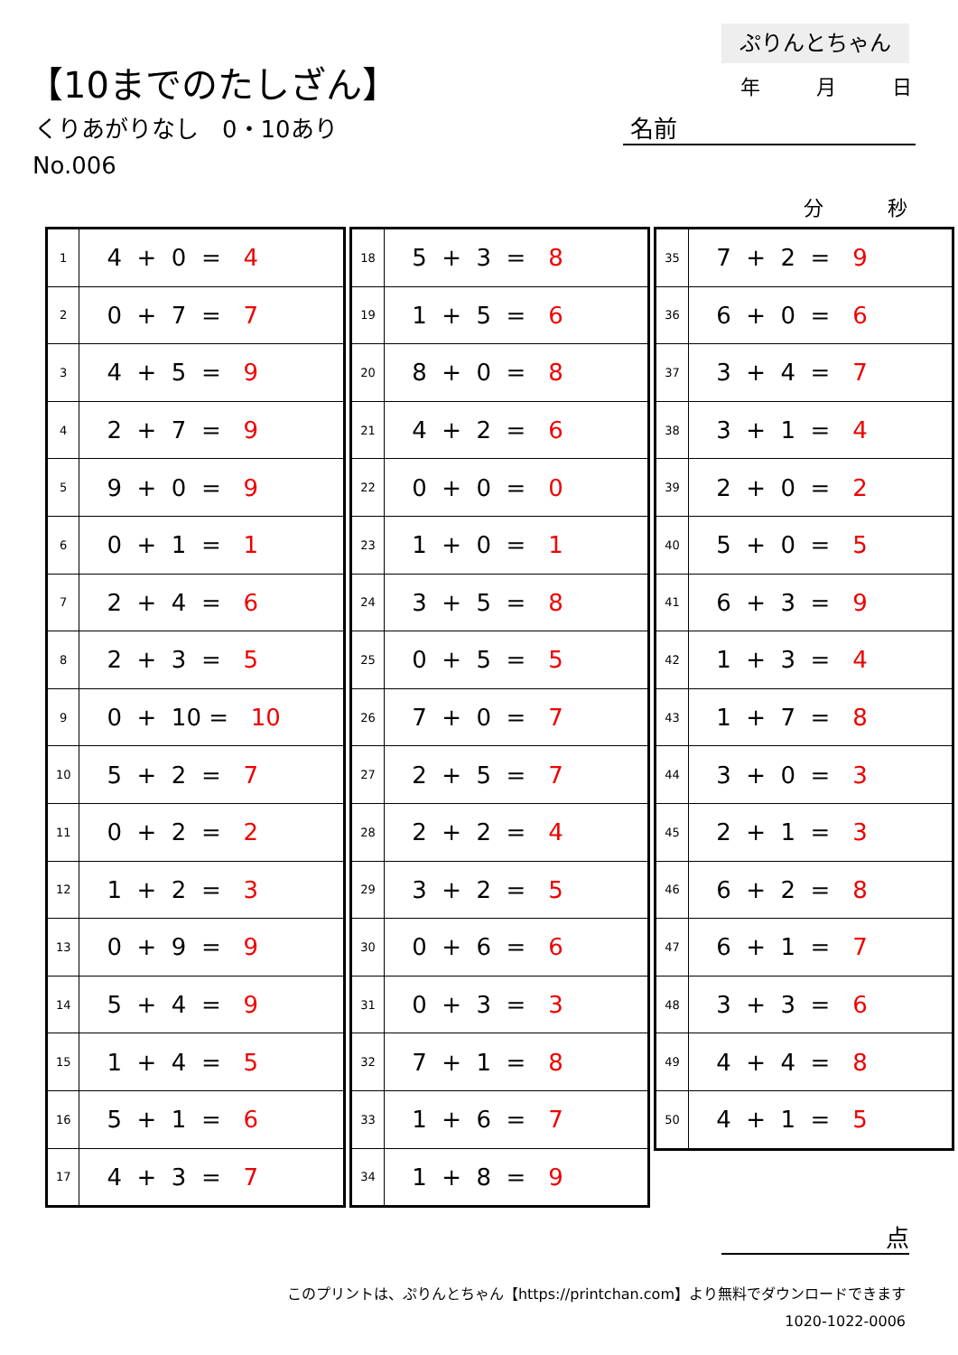ぷりんとちゃん
年 月 日
【10までのたしざん】
くりあがりなし　0・10あり
No.006
名前
分 秒
| 1 | 4 + 0 = 4 |
| 2 | 0 + 7 = 7 |
| 3 | 4 + 5 = 9 |
| 4 | 2 + 7 = 9 |
| 5 | 9 + 0 = 9 |
| 6 | 0 + 1 = 1 |
| 7 | 2 + 4 = 6 |
| 8 | 2 + 3 = 5 |
| 9 | 0 + 10 = 10 |
| 10 | 5 + 2 = 7 |
| 11 | 0 + 2 = 2 |
| 12 | 1 + 2 = 3 |
| 13 | 0 + 9 = 9 |
| 14 | 5 + 4 = 9 |
| 15 | 1 + 4 = 5 |
| 16 | 5 + 1 = 6 |
| 17 | 4 + 3 = 7 |
| 18 | 5 + 3 = 8 |
| 19 | 1 + 5 = 6 |
| 20 | 8 + 0 = 8 |
| 21 | 4 + 2 = 6 |
| 22 | 0 + 0 = 0 |
| 23 | 1 + 0 = 1 |
| 24 | 3 + 5 = 8 |
| 25 | 0 + 5 = 5 |
| 26 | 7 + 0 = 7 |
| 27 | 2 + 5 = 7 |
| 28 | 2 + 2 = 4 |
| 29 | 3 + 2 = 5 |
| 30 | 0 + 6 = 6 |
| 31 | 0 + 3 = 3 |
| 32 | 7 + 1 = 8 |
| 33 | 1 + 6 = 7 |
| 34 | 1 + 8 = 9 |
| 35 | 7 + 2 = 9 |
| 36 | 6 + 0 = 6 |
| 37 | 3 + 4 = 7 |
| 38 | 3 + 1 = 4 |
| 39 | 2 + 0 = 2 |
| 40 | 5 + 0 = 5 |
| 41 | 6 + 3 = 9 |
| 42 | 1 + 3 = 4 |
| 43 | 1 + 7 = 8 |
| 44 | 3 + 0 = 3 |
| 45 | 2 + 1 = 3 |
| 46 | 6 + 2 = 8 |
| 47 | 6 + 1 = 7 |
| 48 | 3 + 3 = 6 |
| 49 | 4 + 4 = 8 |
| 50 | 4 + 1 = 5 |
点
このプリントは、ぷりんとちゃん【https://printchan.com】より無料でダウンロードできます
1020-1022-0006